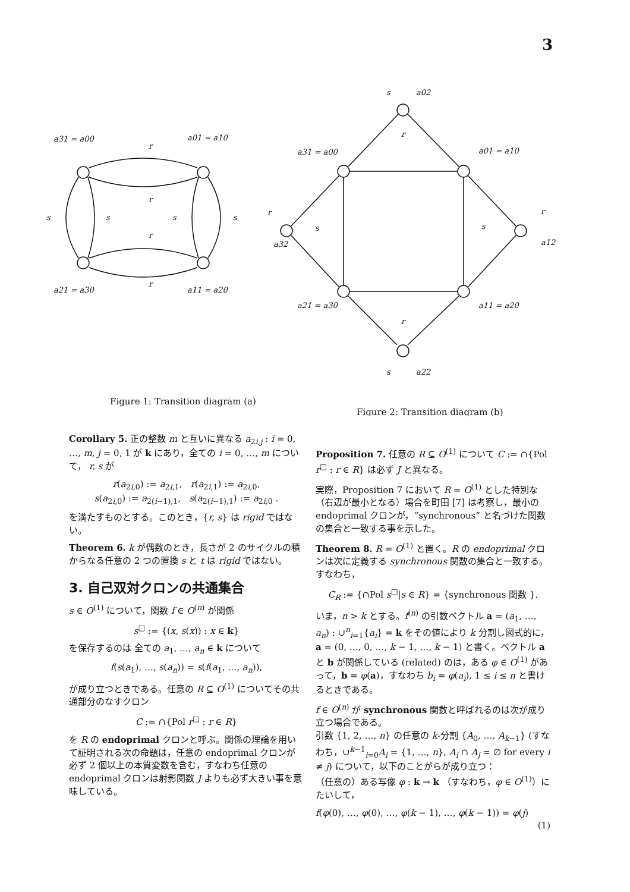3
a31 = a00
a01 = a10
a21 = a30
a11 = a20
r
r
r
r
s
s
s
s
s
a02
a31 = a00
a01 = a10
a32
a12
a21 = a30
a11 = a20
s
a22
r
r
r
r
s
s
Figure 1: Transition diagram (a)
Figure 2: Transition diagram (b)
Corollary 5. 正の整数 m と互いに異なる a<sub>2i,j</sub> : i = 0, …, m, j = 0, 1 が k にあり，全ての i = 0, …, m について， r, s が
r(a<sub>2i,0</sub>) := a<sub>2i,1</sub>, r(a<sub>2i,1</sub>) := a<sub>2i,0</sub>,
s(a<sub>2i,0</sub>) := a<sub>2(i−1),1</sub>, s(a<sub>2(i−1),1</sub>) := a<sub>2i,0</sub> .
を満たすものとする。このとき，{r, s} は rigid ではない。
Theorem 6. k が偶数のとき，長さが 2 のサイクルの積からなる任意の 2 つの置換 s と t は rigid ではない。
3. 自己双対クロンの共通集合
s ∈ O<sup>(1)</sup> について，関数 f ∈ O<sup>(n)</sup> が関係
s<sup>□</sup> := {(x, s(x)) : x ∈ k}
を保存するのは 全ての a<sub>1</sub>, …, a<sub>n</sub> ∈ k について
f(s(a<sub>1</sub>), …, s(a<sub>n</sub>)) = s(f(a<sub>1</sub>, …, a<sub>n</sub>)),
が成り立つときである。任意の R ⊆ O<sup>(1)</sup> についてその共通部分のなすクロン
C := ∩{Pol r<sup>□</sup> : r ∈ R}
を R の endoprimal クロンと呼ぶ。関係の理論を用いて証明される次の命題は，任意の endoprimal クロンが必ず 2 個以上の本質変数を含む，すなわち任意の endoprimal クロンは射影関数 J よりも必ず大きい事を意味している。
Proposition 7. 任意の R ⊆ O<sup>(1)</sup> について C := ∩{Pol r<sup>□</sup> : r ∈ R} は必ず J と異なる。
実際，Proposition 7 において R = O<sup>(1)</sup> とした特別な（右辺が最小となる）場合を町田 [7] は考察し，最小の endoprimal クロンが，“synchronous” と名づけた関数の集合と一致する事を示した。
Theorem 8. R = O<sup>(1)</sup> と置く。R の endoprimal クロンは次に定義する synchronous 関数の集合と一致する。すなわち，
C<sub>R</sub> := {∩Pol s<sup>□</sup>|s ∈ R} = {synchronous 関数 }.
いま，n > k とする。f<sup>(n)</sup> の引数ベクトル a = (a<sub>1</sub>, …, a<sub>n</sub>) : ∪<sup>n</sup><sub>i=1</sub>{a<sub>i</sub>} = k をその値により k 分割し図式的に，a = (0, …, 0, …, k − 1, …, k − 1) と書く。ベクトル a と b が関係している (related) のは，ある φ ∈ O<sup>(1)</sup> があって，b = φ(a)，すなわち b<sub>i</sub> = φ(a<sub>i</sub>), 1 ≤ i ≤ n と書けるときである。
f ∈ O<sup>(n)</sup> が synchronous 関数と呼ばれるのは次が成り立つ場合である。
引数 {1, 2, …, n} の任意の k-分割 {A<sub>0</sub>, …, A<sub>k−1</sub>} (すなわち，∪<sup>k−1</sup><sub>i=0</sub>A<sub>i</sub> = {1, …, n}, A<sub>i</sub> ∩ A<sub>j</sub> = ∅ for every i ≠ j) について，以下のことがらが成り立つ：
（任意の）ある写像 φ : k → k （すなわち，φ ∈ O<sup>(1)</sup>）にたいして，
f(φ(0), …, φ(0), …, φ(k − 1), …, φ(k − 1)) = φ(j)
(1)